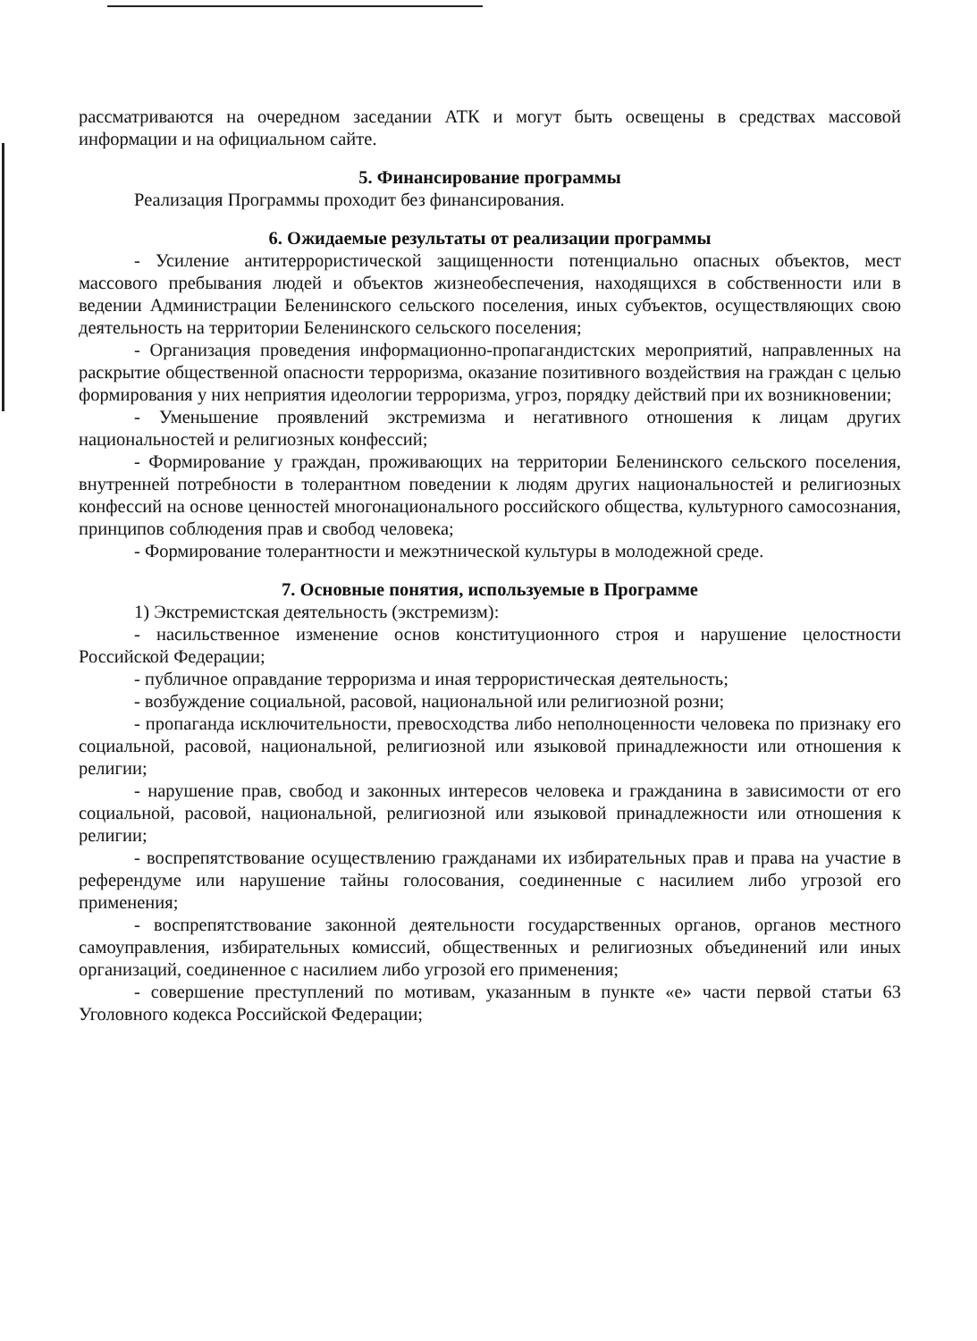рассматриваются на очередном заседании АТК и могут быть освещены в средствах массовой информации и на официальном сайте.
5. Финансирование программы
Реализация Программы проходит без финансирования.
6. Ожидаемые результаты от реализации программы
- Усиление антитеррористической защищенности потенциально опасных объектов, мест массового пребывания людей и объектов жизнеобеспечения, находящихся в собственности или в ведении Администрации Беленинского сельского поселения, иных субъектов, осуществляющих свою деятельность на территории Беленинского сельского поселения;
- Организация проведения информационно-пропагандистских мероприятий, направленных на раскрытие общественной опасности терроризма, оказание позитивного воздействия на граждан с целью формирования у них неприятия идеологии терроризма, угроз, порядку действий при их возникновении;
- Уменьшение проявлений экстремизма и негативного отношения к лицам других национальностей и религиозных конфессий;
- Формирование у граждан, проживающих на территории Беленинского сельского поселения, внутренней потребности в толерантном поведении к людям других национальностей и религиозных конфессий на основе ценностей многонационального российского общества, культурного самосознания, принципов соблюдения прав и свобод человека;
- Формирование толерантности и межэтнической культуры в молодежной среде.
7. Основные понятия, используемые в Программе
1) Экстремистская деятельность (экстремизм):
- насильственное изменение основ конституционного строя и нарушение целостности Российской Федерации;
- публичное оправдание терроризма и иная террористическая деятельность;
- возбуждение социальной, расовой, национальной или религиозной розни;
- пропаганда исключительности, превосходства либо неполноценности человека по признаку его социальной, расовой, национальной, религиозной или языковой принадлежности или отношения к религии;
- нарушение прав, свобод и законных интересов человека и гражданина в зависимости от его социальной, расовой, национальной, религиозной или языковой принадлежности или отношения к религии;
- воспрепятствование осуществлению гражданами их избирательных прав и права на участие в референдуме или нарушение тайны голосования, соединенные с насилием либо угрозой его применения;
- воспрепятствование законной деятельности государственных органов, органов местного самоуправления, избирательных комиссий, общественных и религиозных объединений или иных организаций, соединенное с насилием либо угрозой его применения;
- совершение преступлений по мотивам, указанным в пункте «е» части первой статьи 63 Уголовного кодекса Российской Федерации;